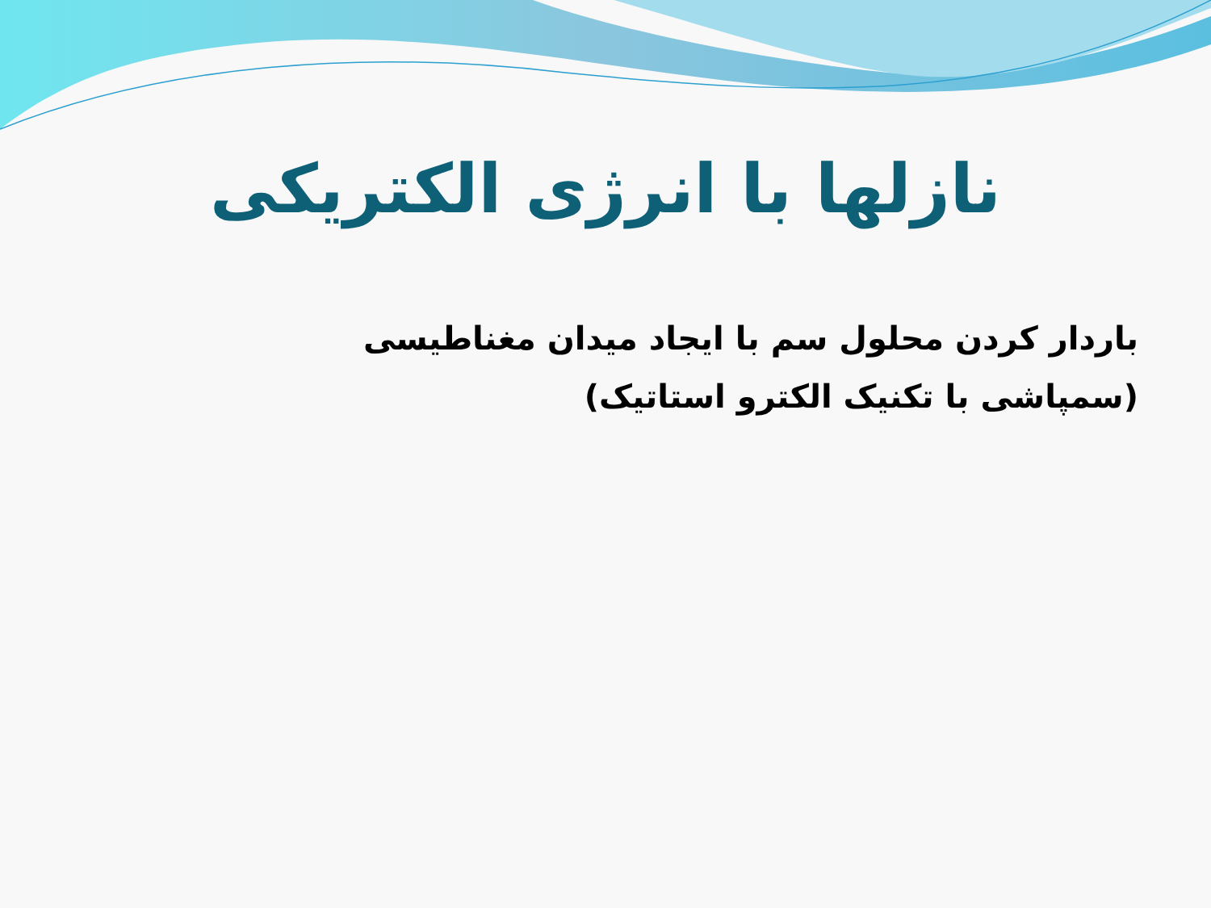نازلها با انرژی الکتریکی
باردار کردن محلول سم با ایجاد میدان مغناطیسی
(سمپاشی با تکنیک الکترو استاتیک)